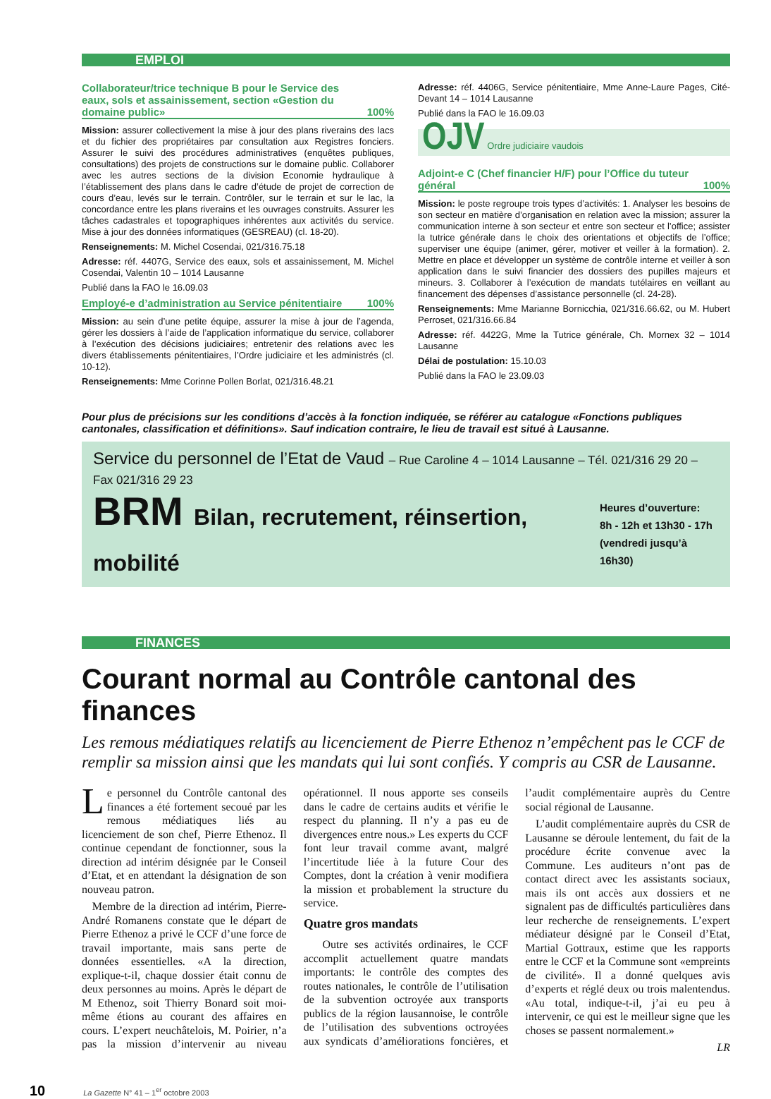EMPLOI
Collaborateur/trice technique B pour le Service des eaux, sols et assainissement, section «Gestion du domaine public» 100%
Mission: assurer collectivement la mise à jour des plans riverains des lacs et du fichier des propriétaires par consultation aux Registres fonciers. Assurer le suivi des procédures administratives (enquêtes publiques, consultations) des projets de constructions sur le domaine public. Collaborer avec les autres sections de la division Economie hydraulique à l’établissement des plans dans le cadre d’étude de projet de correction de cours d’eau, levés sur le terrain. Contrôler, sur le terrain et sur le lac, la concordance entre les plans riverains et les ouvrages construits. Assurer les tâches cadastrales et topographiques inhérentes aux activités du service. Mise à jour des données informatiques (GESREAU) (cl. 18-20).
Renseignements: M. Michel Cosendai, 021/316.75.18
Adresse: réf. 4407G, Service des eaux, sols et assainissement, M. Michel Cosendai, Valentin 10 – 1014 Lausanne
Publié dans la FAO le 16.09.03
Employé-e d’administration au Service pénitentiaire 100%
Mission: au sein d’une petite équipe, assurer la mise à jour de l’agenda, gérer les dossiers à l’aide de l’application informatique du service, collaborer à l’exécution des décisions judiciaires; entretenir des relations avec les divers établissements pénitentiaires, l’Ordre judiciaire et les administrés (cl. 10-12).
Renseignements: Mme Corinne Pollen Borlat, 021/316.48.21
Adresse: réf. 4406G, Service pénitentiaire, Mme Anne-Laure Pages, Cité-Devant 14 – 1014 Lausanne
Publié dans la FAO le 16.09.03
OJV Ordre judiciaire vaudois
Adjoint-e C (Chef financier H/F) pour l’Office du tuteur général 100%
Mission: le poste regroupe trois types d’activités: 1. Analyser les besoins de son secteur en matière d’organisation en relation avec la mission; assurer la communication interne à son secteur et entre son secteur et l’office; assister la tutrice générale dans le choix des orientations et objectifs de l’office; superviser une équipe (animer, gérer, motiver et veiller à la formation). 2. Mettre en place et développer un système de contrôle interne et veiller à son application dans le suivi financier des dossiers des pupilles majeurs et mineurs. 3. Collaborer à l’exécution de mandats tutélaires en veillant au financement des dépenses d’assistance personnelle (cl. 24-28).
Renseignements: Mme Marianne Bornicchia, 021/316.66.62, ou M. Hubert Perroset, 021/316.66.84
Adresse: réf. 4422G, Mme la Tutrice générale, Ch. Mornex 32 – 1014 Lausanne
Délai de postulation: 15.10.03
Publié dans la FAO le 23.09.03
Pour plus de précisions sur les conditions d’accès à la fonction indiquée, se référer au catalogue «Fonctions publiques cantonales, classification et définitions». Sauf indication contraire, le lieu de travail est situé à Lausanne.
Service du personnel de l’Etat de Vaud – Rue Caroline 4 – 1014 Lausanne – Tél. 021/316 29 20 – Fax 021/316 29 23
BRM Bilan, recrutement, réinsertion, mobilité
Heures d’ouverture:
8h - 12h et 13h30 - 17h
(vendredi jusqu’à 16h30)
FINANCES
Courant normal au Contrôle cantonal des finances
Les remous médiatiques relatifs au licenciement de Pierre Ethenoz n’empêchent pas le CCF de remplir sa mission ainsi que les mandats qui lui sont confiés. Y compris au CSR de Lausanne.
Le personnel du Contrôle cantonal des finances a été fortement secoué par les remous médiatiques liés au licenciement de son chef, Pierre Ethenoz. Il continue cependant de fonctionner, sous la direction ad intérim désignée par le Conseil d’Etat, et en attendant la désignation de son nouveau patron.
Membre de la direction ad intérim, Pierre-André Romanens constate que le départ de Pierre Ethenoz a privé le CCF d’une force de travail importante, mais sans perte de données essentielles. «A la direction, explique-t-il, chaque dossier était connu de deux personnes au moins. Après le départ de M Ethenoz, soit Thierry Bonard soit moi-même étions au courant des affaires en cours. L’expert neuchâtelois, M. Poirier, n’a pas la mission d’intervenir au niveau opérationnel. Il nous apporte ses conseils dans le cadre de certains audits et vérifie le respect du planning. Il n’y a pas eu de divergences entre nous.» Les experts du CCF font leur travail comme avant, malgré l’incertitude liée à la future Cour des Comptes, dont la création à venir modifiera la mission et probablement la structure du service.
Quatre gros mandats
Outre ses activités ordinaires, le CCF accomplit actuellement quatre mandats importants: le contrôle des comptes des routes nationales, le contrôle de l’utilisation de la subvention octroyée aux transports publics de la région lausannoise, le contrôle de l’utilisation des subventions octroyées aux syndicats d’améliorations foncières, et l’audit complémentaire auprès du Centre social régional de Lausanne.
L’audit complémentaire auprès du CSR de Lausanne se déroule lentement, du fait de la procédure écrite convenue avec la Commune. Les auditeurs n’ont pas de contact direct avec les assistants sociaux, mais ils ont accès aux dossiers et ne signalent pas de difficultés particulières dans leur recherche de renseignements. L’expert médiateur désigné par le Conseil d’Etat, Martial Gottraux, estime que les rapports entre le CCF et la Commune sont «empreints de civilité». Il a donné quelques avis d’experts et réglé deux ou trois malentendus. «Au total, indique-t-il, j’ai eu peu à intervenir, ce qui est le meilleur signe que les choses se passent normalement.»
LR
10 La Gazette N° 41 – 1<sup>er</sup> octobre 2003